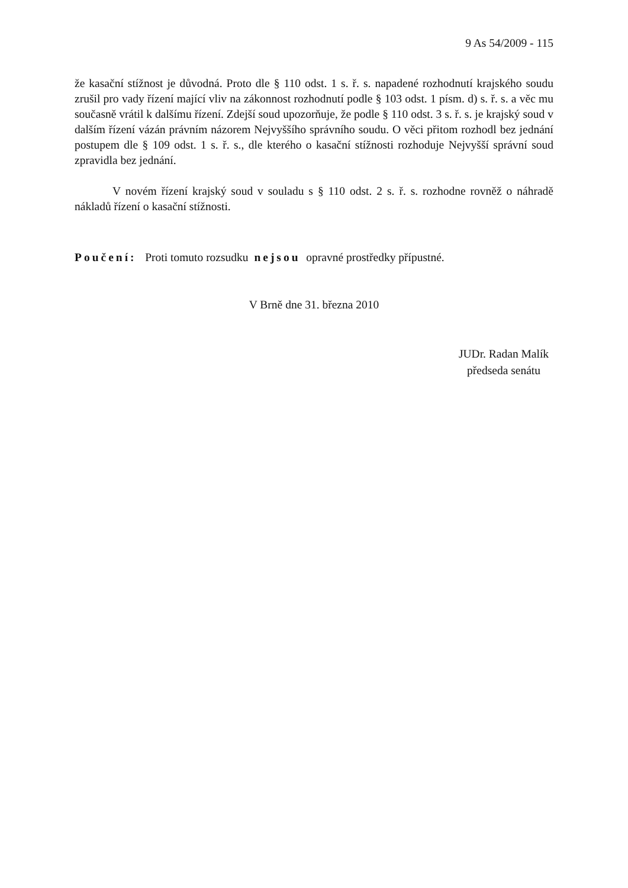9 As 54/2009 - 115
že kasační stížnost je důvodná. Proto dle § 110 odst. 1 s. ř. s. napadené rozhodnutí krajského soudu zrušil pro vady řízení mající vliv na zákonnost rozhodnutí podle § 103 odst. 1 písm. d) s. ř. s. a věc mu současně vrátil k dalšímu řízení. Zdejší soud upozorňuje, že podle § 110 odst. 3 s. ř. s. je krajský soud v dalším řízení vázán právním názorem Nejvyššího správního soudu. O věci přitom rozhodl bez jednání postupem dle § 109 odst. 1 s. ř. s., dle kterého o kasační stížnosti rozhoduje Nejvyšší správní soud zpravidla bez jednání.
V novém řízení krajský soud v souladu s § 110 odst. 2 s. ř. s. rozhodne rovněž o náhradě nákladů řízení o kasační stížnosti.
Poučení: Proti tomuto rozsudku nejsou opravné prostředky přípustné.
V Brně dne 31. března 2010
JUDr. Radan Malík
předseda senátu